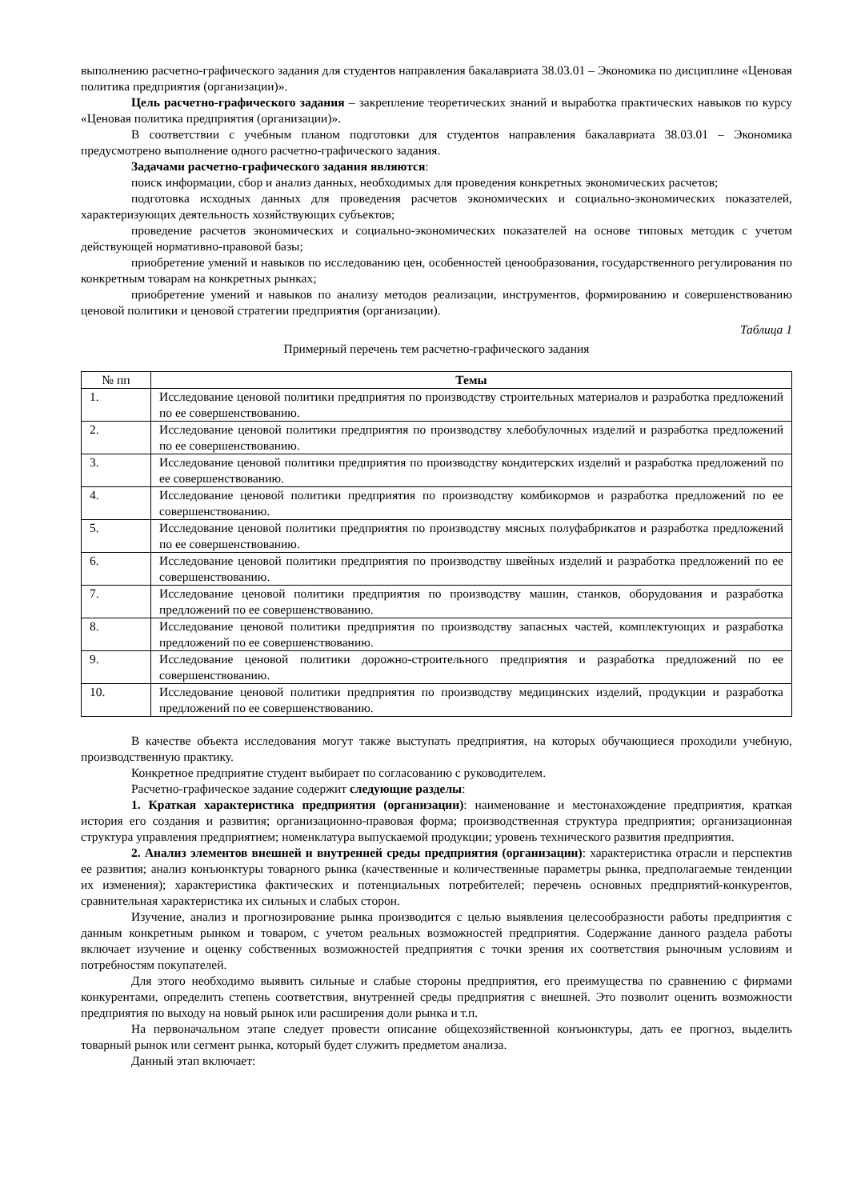выполнению расчетно-графического задания для студентов направления бакалавриата 38.03.01 – Экономика по дисциплине «Ценовая политика предприятия (организации)».
Цель расчетно-графического задания – закрепление теоретических знаний и выработка практических навыков по курсу «Ценовая политика предприятия (организации)».
В соответствии с учебным планом подготовки для студентов направления бакалавриата 38.03.01 – Экономика предусмотрено выполнение одного расчетно-графического задания.
Задачами расчетно-графического задания являются:
поиск информации, сбор и анализ данных, необходимых для проведения конкретных экономических расчетов;
подготовка исходных данных для проведения расчетов экономических и социально-экономических показателей, характеризующих деятельность хозяйствующих субъектов;
проведение расчетов экономических и социально-экономических показателей на основе типовых методик с учетом действующей нормативно-правовой базы;
приобретение умений и навыков по исследованию цен, особенностей ценообразования, государственного регулирования по конкретным товарам на конкретных рынках;
приобретение умений и навыков по анализу методов реализации, инструментов, формированию и совершенствованию ценовой политики и ценовой стратегии предприятия (организации).
Таблица 1
Примерный перечень тем расчетно-графического задания
| № пп | Темы |
| --- | --- |
| 1. | Исследование ценовой политики предприятия по производству строительных материалов и разработка предложений по ее совершенствованию. |
| 2. | Исследование ценовой политики предприятия по производству хлебобулочных изделий и разработка предложений по ее совершенствованию. |
| 3. | Исследование ценовой политики предприятия по производству кондитерских изделий и разработка предложений по ее совершенствованию. |
| 4. | Исследование ценовой политики предприятия по производству комбикормов и разработка предложений по ее совершенствованию. |
| 5. | Исследование ценовой политики предприятия по производству мясных полуфабрикатов и разработка предложений по ее совершенствованию. |
| 6. | Исследование ценовой политики предприятия по производству швейных изделий и разработка предложений по ее совершенствованию. |
| 7. | Исследование ценовой политики предприятия по производству машин, станков, оборудования и разработка предложений по ее совершенствованию. |
| 8. | Исследование ценовой политики предприятия по производству запасных частей, комплектующих и разработка предложений по ее совершенствованию. |
| 9. | Исследование ценовой политики дорожно-строительного предприятия и разработка предложений по ее совершенствованию. |
| 10. | Исследование ценовой политики предприятия по производству медицинских изделий, продукции и разработка предложений по ее совершенствованию. |
В качестве объекта исследования могут также выступать предприятия, на которых обучающиеся проходили учебную, производственную практику.
Конкретное предприятие студент выбирает по согласованию с руководителем.
Расчетно-графическое задание содержит следующие разделы:
1. Краткая характеристика предприятия (организации): наименование и местонахождение предприятия, краткая история его создания и развития; организационно-правовая форма; производственная структура предприятия; организационная структура управления предприятием; номенклатура выпускаемой продукции; уровень технического развития предприятия.
2. Анализ элементов внешней и внутренней среды предприятия (организации): характеристика отрасли и перспектив ее развития; анализ конъюнктуры товарного рынка (качественные и количественные параметры рынка, предполагаемые тенденции их изменения); характеристика фактических и потенциальных потребителей; перечень основных предприятий-конкурентов, сравнительная характеристика их сильных и слабых сторон.
Изучение, анализ и прогнозирование рынка производится с целью выявления целесообразности работы предприятия с данным конкретным рынком и товаром, с учетом реальных возможностей предприятия. Содержание данного раздела работы включает изучение и оценку собственных возможностей предприятия с точки зрения их соответствия рыночным условиям и потребностям покупателей.
Для этого необходимо выявить сильные и слабые стороны предприятия, его преимущества по сравнению с фирмами конкурентами, определить степень соответствия, внутренней среды предприятия с внешней. Это позволит оценить возможности предприятия по выходу на новый рынок или расширения доли рынка и т.п.
На первоначальном этапе следует провести описание общехозяйственной конъюнктуры, дать ее прогноз, выделить товарный рынок или сегмент рынка, который будет служить предметом анализа.
Данный этап включает: